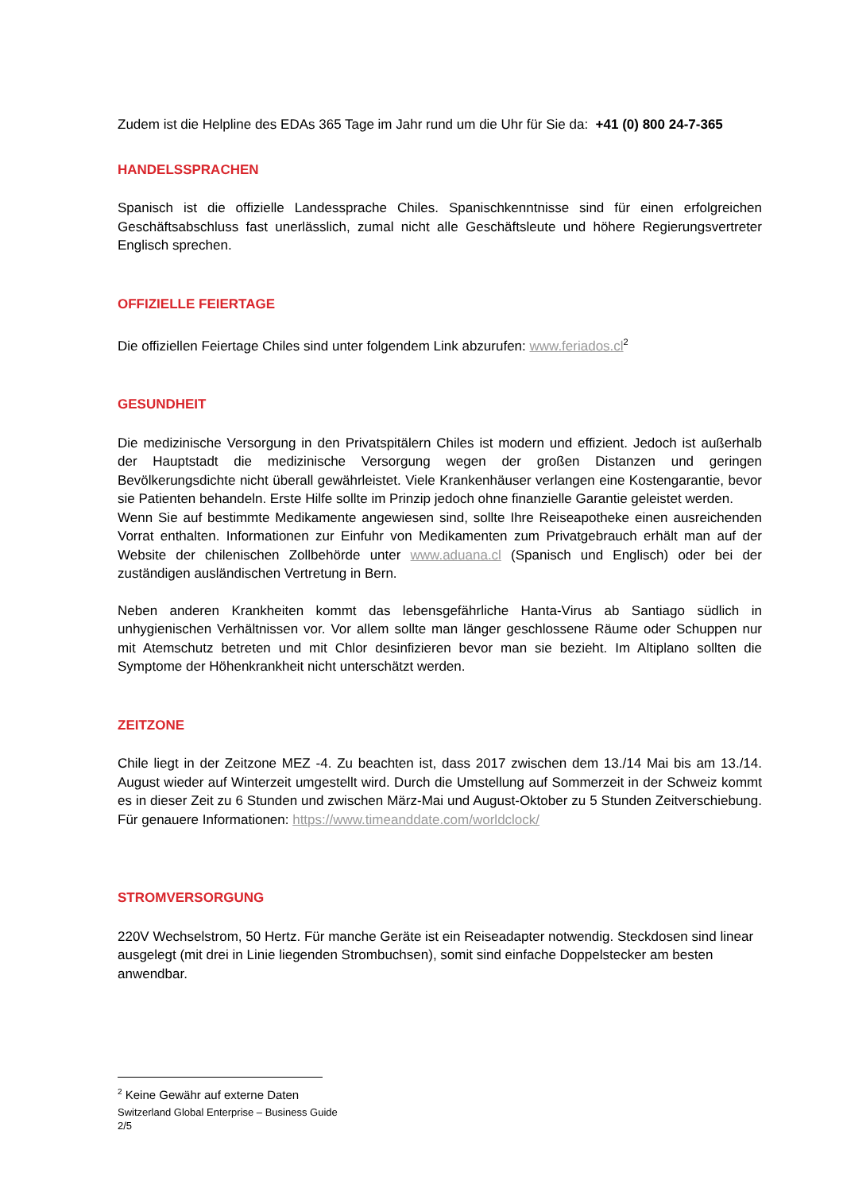Zudem ist die Helpline des EDAs 365 Tage im Jahr rund um die Uhr für Sie da: +41 (0) 800 24-7-365
HANDELSSPRACHEN
Spanisch ist die offizielle Landessprache Chiles. Spanischkenntnisse sind für einen erfolgreichen Geschäftsabschluss fast unerlässlich, zumal nicht alle Geschäftsleute und höhere Regierungsvertreter Englisch sprechen.
OFFIZIELLE FEIERTAGE
Die offiziellen Feiertage Chiles sind unter folgendem Link abzurufen: www.feriados.cl<sup>2</sup>
GESUNDHEIT
Die medizinische Versorgung in den Privatspitälern Chiles ist modern und effizient. Jedoch ist außerhalb der Hauptstadt die medizinische Versorgung wegen der großen Distanzen und geringen Bevölkerungsdichte nicht überall gewährleistet. Viele Krankenhäuser verlangen eine Kostengarantie, bevor sie Patienten behandeln. Erste Hilfe sollte im Prinzip jedoch ohne finanzielle Garantie geleistet werden.
Wenn Sie auf bestimmte Medikamente angewiesen sind, sollte Ihre Reiseapotheke einen ausreichenden Vorrat enthalten. Informationen zur Einfuhr von Medikamenten zum Privatgebrauch erhält man auf der Website der chilenischen Zollbehörde unter www.aduana.cl (Spanisch und Englisch) oder bei der zuständigen ausländischen Vertretung in Bern.
Neben anderen Krankheiten kommt das lebensgefährliche Hanta-Virus ab Santiago südlich in unhygienischen Verhältnissen vor. Vor allem sollte man länger geschlossene Räume oder Schuppen nur mit Atemschutz betreten und mit Chlor desinfizieren bevor man sie bezieht. Im Altiplano sollten die Symptome der Höhenkrankheit nicht unterschätzt werden.
ZEITZONE
Chile liegt in der Zeitzone MEZ -4. Zu beachten ist, dass 2017 zwischen dem 13./14 Mai bis am 13./14. August wieder auf Winterzeit umgestellt wird. Durch die Umstellung auf Sommerzeit in der Schweiz kommt es in dieser Zeit zu 6 Stunden und zwischen März-Mai und August-Oktober zu 5 Stunden Zeitverschiebung. Für genauere Informationen: https://www.timeanddate.com/worldclock/
STROMVERSORGUNG
220V Wechselstrom, 50 Hertz. Für manche Geräte ist ein Reiseadapter notwendig. Steckdosen sind linear ausgelegt (mit drei in Linie liegenden Strombuchsen), somit sind einfache Doppelstecker am besten anwendbar.
<sup>2</sup> Keine Gewähr auf externe Daten
Switzerland Global Enterprise – Business Guide
2/5